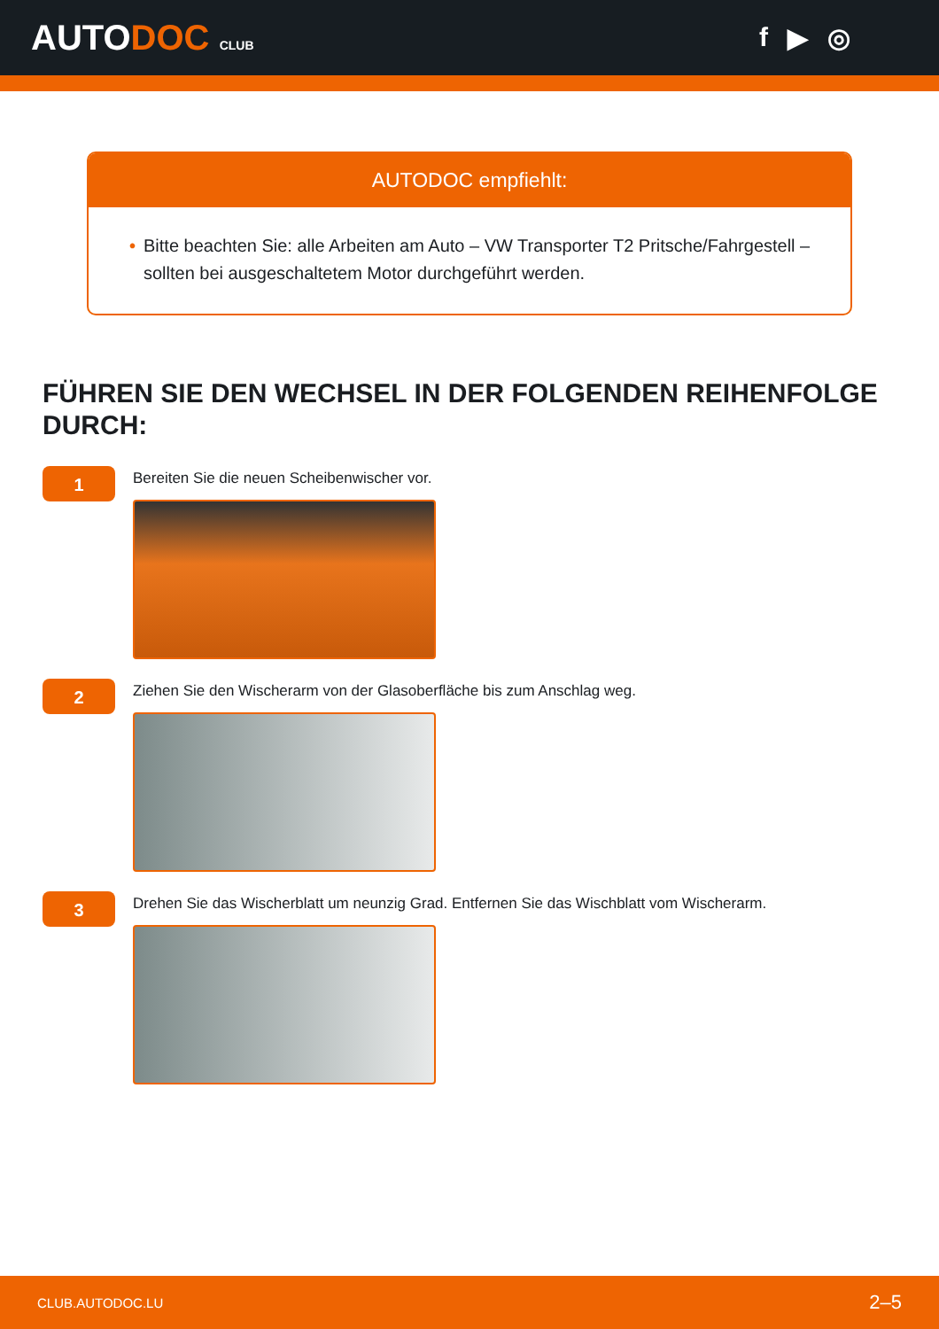AUTODOC CLUB
f ▶ ◎
AUTODOC empfiehlt:
• Bitte beachten Sie: alle Arbeiten am Auto – VW Transporter T2 Pritsche/Fahrgestell – sollten bei ausgeschaltetem Motor durchgeführt werden.
FÜHREN SIE DEN WECHSEL IN DER FOLGENDEN REIHENFOLGE DURCH:
1
Bereiten Sie die neuen Scheibenwischer vor.
2
Ziehen Sie den Wischerarm von der Glasoberfläche bis zum Anschlag weg.
3
Drehen Sie das Wischerblatt um neunzig Grad. Entfernen Sie das Wischblatt vom Wischerarm.
CLUB.AUTODOC.LU 2–5